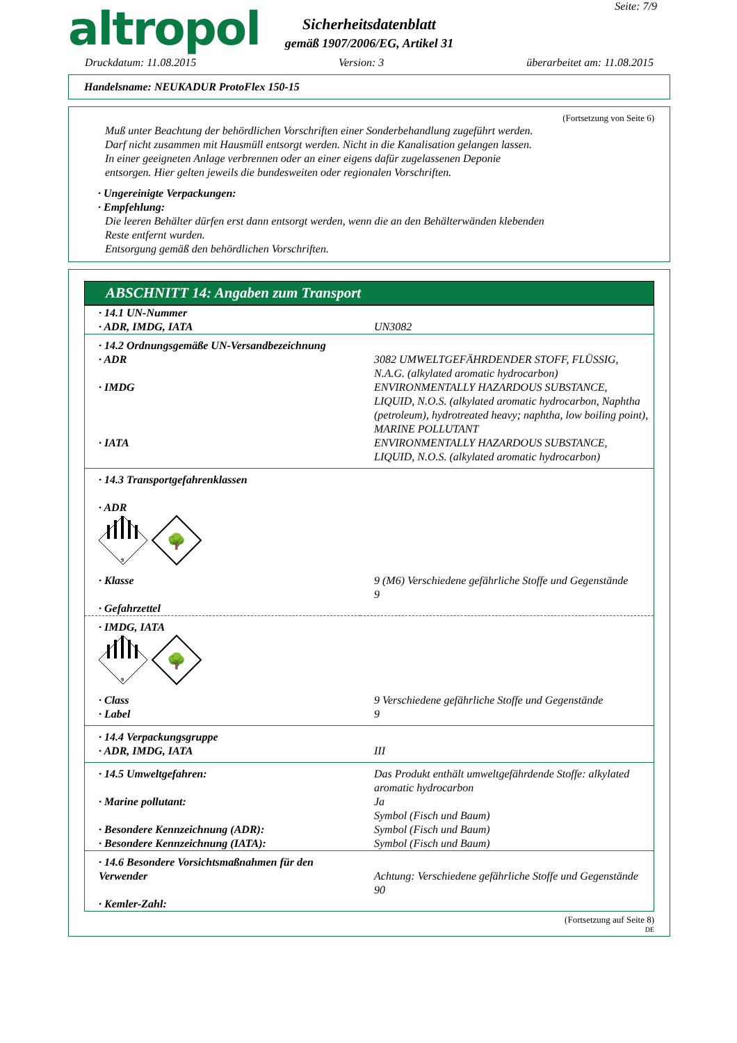Seite: 7/9
altropol
Sicherheitsdatenblatt
gemäß 1907/2006/EG, Artikel 31
Druckdatum: 11.08.2015 Version: 3 überarbeitet am: 11.08.2015
Handelsname: NEUKADUR ProtoFlex 150-15
(Fortsetzung von Seite 6)
Muß unter Beachtung der behördlichen Vorschriften einer Sonderbehandlung zugeführt werden.
Darf nicht zusammen mit Hausmüll entsorgt werden. Nicht in die Kanalisation gelangen lassen.
In einer geeigneten Anlage verbrennen oder an einer eigens dafür zugelassenen Deponie
entsorgen. Hier gelten jeweils die bundesweiten oder regionalen Vorschriften.
· Ungereinigte Verpackungen:
· Empfehlung:
Die leeren Behälter dürfen erst dann entsorgt werden, wenn die an den Behälterwänden klebenden
Reste entfernt wurden.
Entsorgung gemäß den behördlichen Vorschriften.
ABSCHNITT 14: Angaben zum Transport
| · 14.1 UN-Nummer · ADR, IMDG, IATA | UN3082 |
| · 14.2 Ordnungsgemäße UN-Versandbezeichnung · ADR | 3082 UMWELTGEFÄHRDENDER STOFF, FLÜSSIG, N.A.G. (alkylated aromatic hydrocarbon) |
| · IMDG | ENVIRONMENTALLY HAZARDOUS SUBSTANCE, LIQUID, N.O.S. (alkylated aromatic hydrocarbon, Naphtha (petroleum), hydrotreated heavy; naphtha, low boiling point), MARINE POLLUTANT |
| · IATA | ENVIRONMENTALLY HAZARDOUS SUBSTANCE, LIQUID, N.O.S. (alkylated aromatic hydrocarbon) |
| · 14.3 Transportgefahrenklassen · ADR 9 🌳 | |
| · Klasse · Gefahrzettel | 9 (M6) Verschiedene gefährliche Stoffe und Gegenstände 9 |
| · IMDG, IATA 9 🌳 | |
| · Class · Label | 9 Verschiedene gefährliche Stoffe und Gegenstände 9 |
| · 14.4 Verpackungsgruppe · ADR, IMDG, IATA | III |
| · 14.5 Umweltgefahren: · Marine pollutant: · Besondere Kennzeichnung (ADR): · Besondere Kennzeichnung (IATA): | Das Produkt enthält umweltgefährdende Stoffe: alkylated aromatic hydrocarbon Ja Symbol (Fisch und Baum) Symbol (Fisch und Baum) Symbol (Fisch und Baum) |
| · 14.6 Besondere Vorsichtsmaßnahmen für den Verwender · Kemler-Zahl: | Achtung: Verschiedene gefährliche Stoffe und Gegenstände 90 |
(Fortsetzung auf Seite 8)
DE